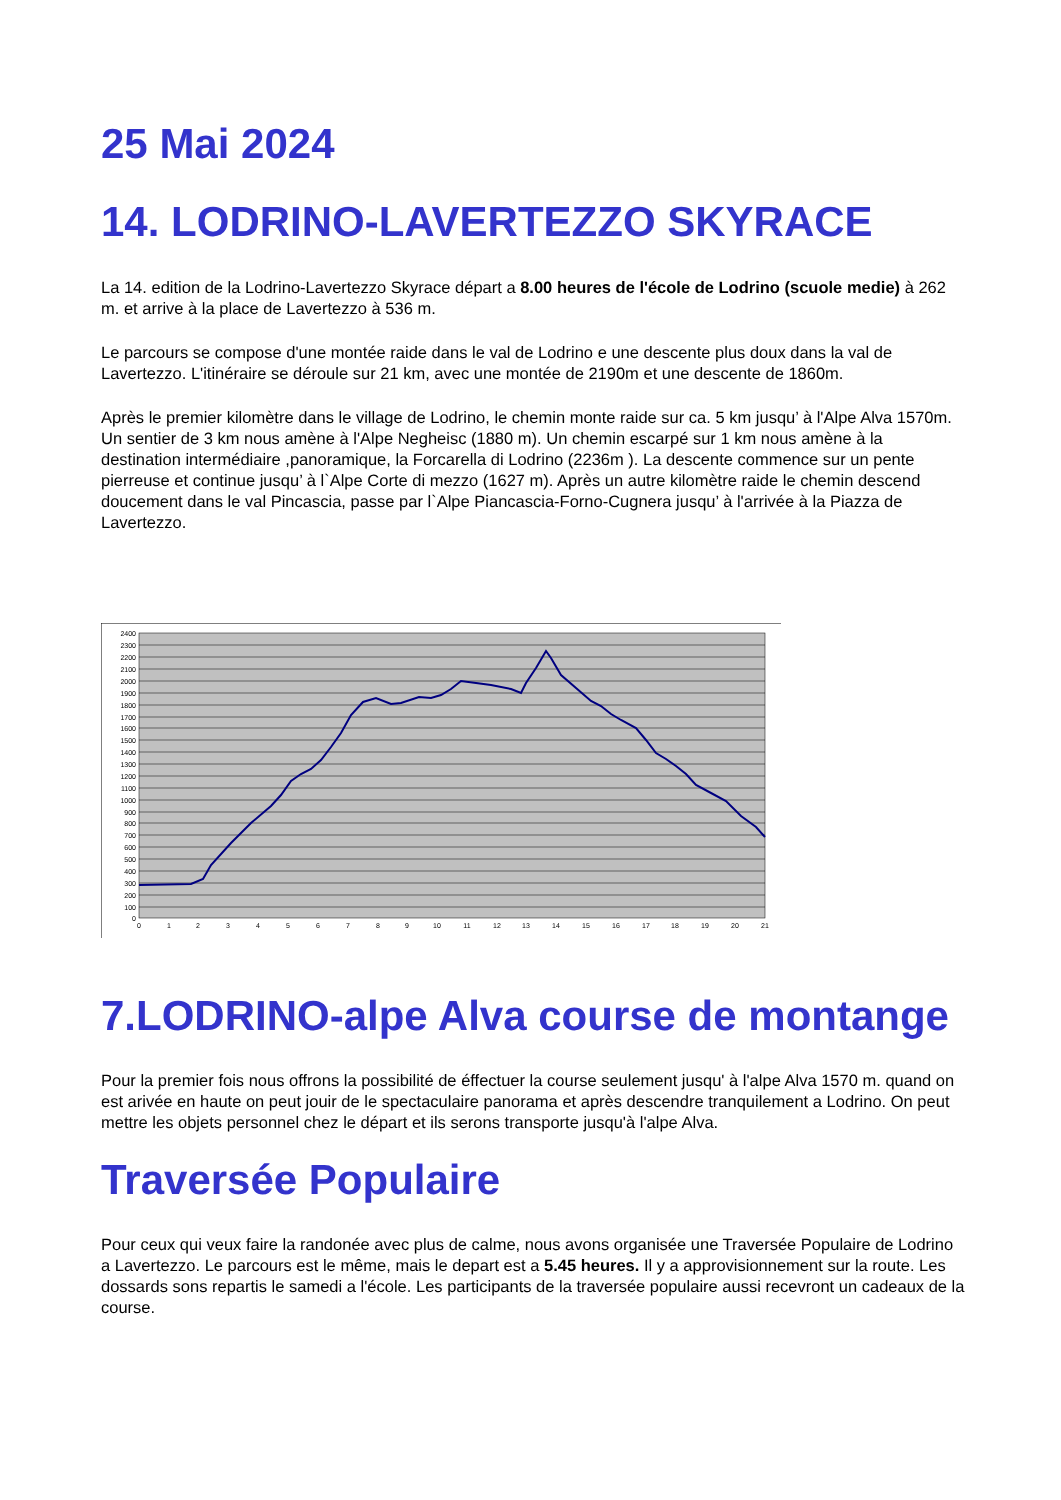25 Mai 2024
14. LODRINO-LAVERTEZZO SKYRACE
La 14. edition de la Lodrino-Lavertezzo Skyrace départ a 8.00 heures de l'école de Lodrino (scuole medie) à 262 m. et arrive à la place de Lavertezzo à 536 m.
Le parcours se compose d'une montée raide dans le val de Lodrino e une descente plus doux dans la val de Lavertezzo. L'itinéraire se déroule sur 21 km, avec une montée de 2190m et une descente de 1860m.
Après le premier kilomètre dans le village de Lodrino, le chemin monte raide sur ca. 5 km jusqu’ à l'Alpe Alva 1570m. Un sentier de 3 km nous amène à l'Alpe Negheisc (1880 m). Un chemin escarpé sur 1 km nous amène à la destination intermédiaire ,panoramique, la Forcarella di Lodrino (2236m ). La descente commence sur un pente pierreuse et continue jusqu’ à l`Alpe Corte di mezzo (1627 m). Après un autre kilomètre raide le chemin descend doucement dans le val Pincascia, passe par l`Alpe Piancascia-Forno-Cugnera jusqu’ à l'arrivée à la Piazza de Lavertezzo.
2400
2300
2200
2100
2000
1900
1800
1700
1600
1500
1400
1300
1200
1100
1000
900
800
700
600
500
400
300
200
100
0
0
1
2
3
4
5
6
7
8
9
10
11
12
13
14
15
16
17
18
19
20
21
7.LODRINO-alpe Alva course de montange
Pour la premier fois nous offrons la possibilité de éffectuer la course seulement jusqu' à l'alpe Alva 1570 m. quand on est arivée en haute on peut jouir de le spectaculaire panorama et après descendre tranquilement a Lodrino. On peut mettre les objets personnel chez le départ et ils serons transporte jusqu'à l'alpe Alva.
Traversée Populaire
Pour ceux qui veux faire la randonée avec plus de calme, nous avons organisée une Traversée Populaire de Lodrino a Lavertezzo. Le parcours est le même, mais le depart est a 5.45 heures. Il y a approvisionnement sur la route. Les dossards sons repartis le samedi a l'école. Les participants de la traversée populaire aussi recevront un cadeaux de la course.